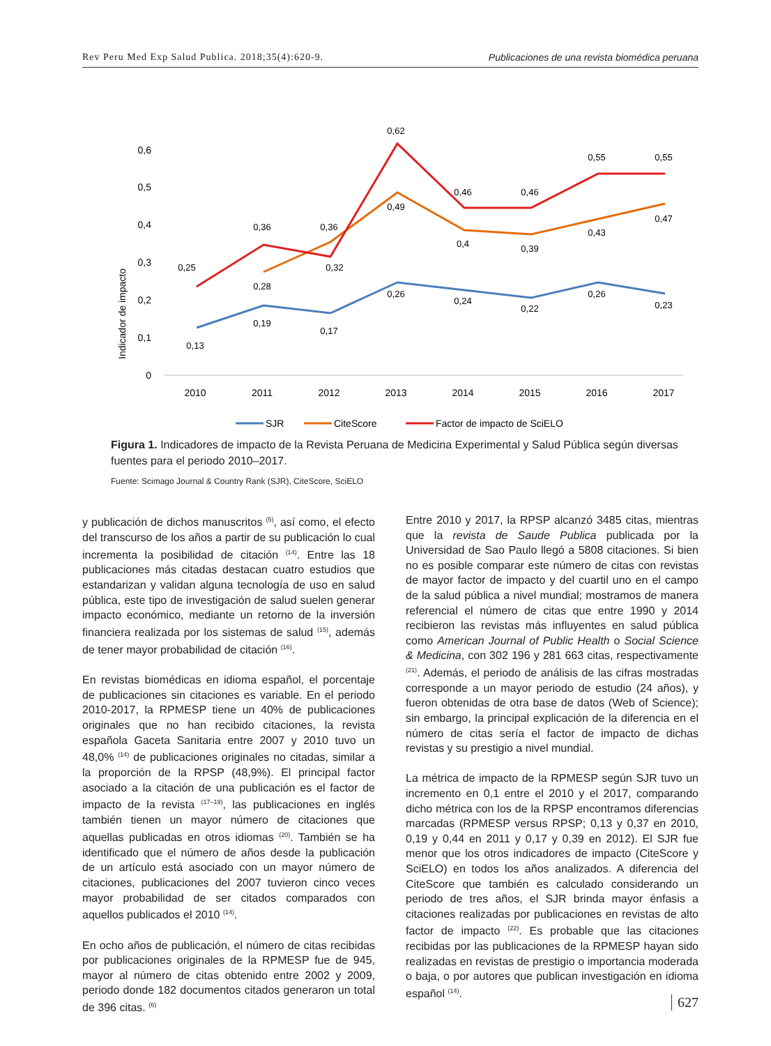Rev Peru Med Exp Salud Publica. 2018;35(4):620-9. Publicaciones de una revista biomédica peruana
Indicador de impacto
0
0,1
0,2
0,3
0,4
0,5
0,6
2010
2011
2012
2013
2014
2015
2016
2017
0,13
0,19
0,17
0,26
0,24
0,22
0,26
0,23
0,28
0,36
0,49
0,4
0,39
0,43
0,47
0,25
0,36
0,32
0,62
0,46
0,46
0,55
0,55
SJR
CiteScore
Factor de impacto de SciELO
Figura 1. Indicadores de impacto de la Revista Peruana de Medicina Experimental y Salud Pública según diversas fuentes para el periodo 2010–2017.
Fuente: Scimago Journal & Country Rank (SJR), CiteScore, SciELO
y publicación de dichos manuscritos <sup>(5)</sup>, así como, el efecto del transcurso de los años a partir de su publicación lo cual incrementa la posibilidad de citación <sup>(14)</sup>. Entre las 18 publicaciones más citadas destacan cuatro estudios que estandarizan y validan alguna tecnología de uso en salud pública, este tipo de investigación de salud suelen generar impacto económico, mediante un retorno de la inversión financiera realizada por los sistemas de salud <sup>(15)</sup>, además de tener mayor probabilidad de citación <sup>(16)</sup>.
En revistas biomédicas en idioma español, el porcentaje de publicaciones sin citaciones es variable. En el periodo 2010-2017, la RPMESP tiene un 40% de publicaciones originales que no han recibido citaciones, la revista española Gaceta Sanitaria entre 2007 y 2010 tuvo un 48,0% <sup>(14)</sup> de publicaciones originales no citadas, similar a la proporción de la RPSP (48,9%). El principal factor asociado a la citación de una publicación es el factor de impacto de la revista <sup>(17–19)</sup>, las publicaciones en inglés también tienen un mayor número de citaciones que aquellas publicadas en otros idiomas <sup>(20)</sup>. También se ha identificado que el número de años desde la publicación de un artículo está asociado con un mayor número de citaciones, publicaciones del 2007 tuvieron cinco veces mayor probabilidad de ser citados comparados con aquellos publicados el 2010 <sup>(14)</sup>.
En ocho años de publicación, el número de citas recibidas por publicaciones originales de la RPMESP fue de 945, mayor al número de citas obtenido entre 2002 y 2009, periodo donde 182 documentos citados generaron un total de 396 citas. <sup>(6)</sup>
Entre 2010 y 2017, la RPSP alcanzó 3485 citas, mientras que la revista de Saude Publica publicada por la Universidad de Sao Paulo llegó a 5808 citaciones. Si bien no es posible comparar este número de citas con revistas de mayor factor de impacto y del cuartil uno en el campo de la salud pública a nivel mundial; mostramos de manera referencial el número de citas que entre 1990 y 2014 recibieron las revistas más influyentes en salud pública como American Journal of Public Health o Social Science & Medicina, con 302 196 y 281 663 citas, respectivamente <sup>(21)</sup>. Además, el periodo de análisis de las cifras mostradas corresponde a un mayor periodo de estudio (24 años), y fueron obtenidas de otra base de datos (Web of Science); sin embargo, la principal explicación de la diferencia en el número de citas sería el factor de impacto de dichas revistas y su prestigio a nivel mundial.
La métrica de impacto de la RPMESP según SJR tuvo un incremento en 0,1 entre el 2010 y el 2017, comparando dicho métrica con los de la RPSP encontramos diferencias marcadas (RPMESP versus RPSP; 0,13 y 0,37 en 2010, 0,19 y 0,44 en 2011 y 0,17 y 0,39 en 2012). El SJR fue menor que los otros indicadores de impacto (CiteScore y SciELO) en todos los años analizados. A diferencia del CiteScore que también es calculado considerando un periodo de tres años, el SJR brinda mayor énfasis a citaciones realizadas por publicaciones en revistas de alto factor de impacto <sup>(22)</sup>. Es probable que las citaciones recibidas por las publicaciones de la RPMESP hayan sido realizadas en revistas de prestigio o importancia moderada o baja, o por autores que publican investigación en idioma español <sup>(14)</sup>.
627